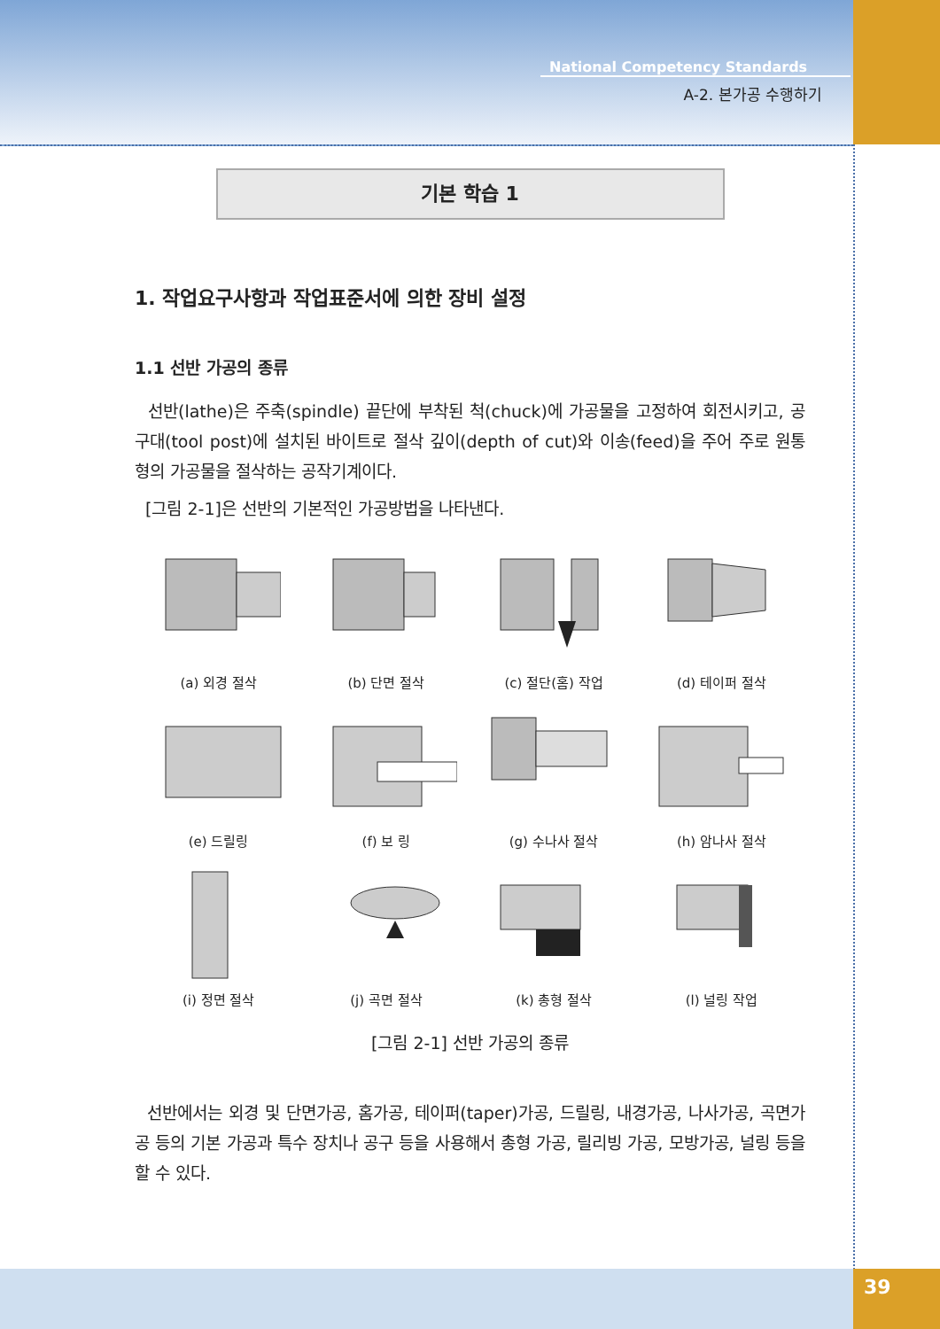39
National Competency Standards
A-2. 본가공 수행하기
기본 학습 1
1. 작업요구사항과 작업표준서에 의한 장비 설정
1.1 선반 가공의 종류
선반(lathe)은 주축(spindle) 끝단에 부착된 척(chuck)에 가공물을 고정하여 회전시키고, 공구대(tool post)에 설치된 바이트로 절삭 깊이(depth of cut)와 이송(feed)을 주어 주로 원통형의 가공물을 절삭하는 공작기계이다.
[그림 2-1]은 선반의 기본적인 가공방법을 나타낸다.
(a) 외경 절삭
(b) 단면 절삭
(c) 절단(홈) 작업
(d) 테이퍼 절삭
(e) 드릴링
(f) 보 링
(g) 수나사 절삭
(h) 암나사 절삭
(i) 정면 절삭
(j) 곡면 절삭
(k) 총형 절삭
(l) 널링 작업
[그림 2-1] 선반 가공의 종류
선반에서는 외경 및 단면가공, 홈가공, 테이퍼(taper)가공, 드릴링, 내경가공, 나사가공, 곡면가공 등의 기본 가공과 특수 장치나 공구 등을 사용해서 총형 가공, 릴리빙 가공, 모방가공, 널링 등을 할 수 있다.